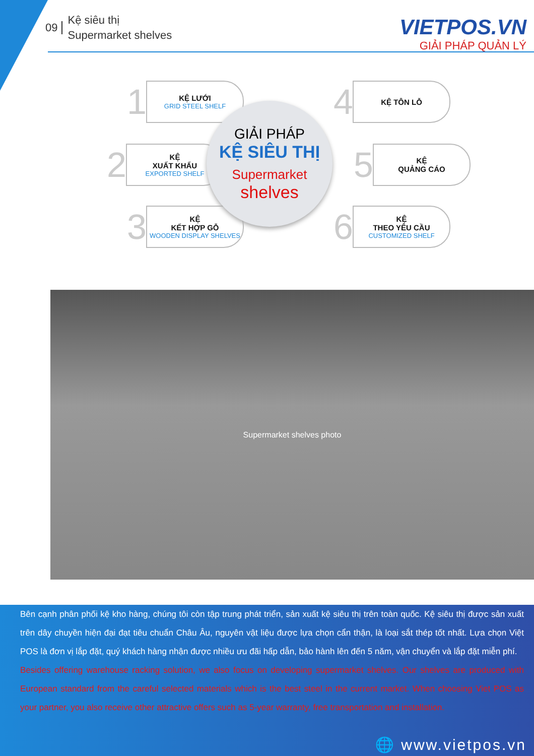09
Kệ siêu thị
Supermarket shelves
VIETPOS.VN
GIẢI PHÁP QUẢN LÝ
1
KỆ LƯỚI
GRID STEEL SHELF
2
KỆ
XUẤT KHẨU
EXPORTED SHELF
3
KỆ
KẾT HỢP GỖ
WOODEN DISPLAY SHELVES
4
KỆ TÔN LỖ
5
KỆ
QUẢNG CÁO
6
KỆ
THEO YÊU CẦU
CUSTOMIZED SHELF
GIẢI PHÁP
KỆ SIÊU THỊ
Supermarket
shelves
Supermarket shelves photo
Bên cạnh phân phối kệ kho hàng, chúng tôi còn tập trung phát triển, sản xuất kệ siêu thị trên toàn quốc. Kệ siêu thị được sản xuất trên dây chuyền hiện đại đạt tiêu chuẩn Châu Âu, nguyên vật liệu được lựa chọn cẩn thận, là loại sắt thép tốt nhất. Lựa chọn Việt POS là đơn vị lắp đặt, quý khách hàng nhận được nhiều ưu đãi hấp dẫn, bảo hành lên đến 5 năm, vận chuyển và lắp đặt miễn phí.
Besides offering warehouse racking solution, we also focus on developing supermarket shelves. Our shelves are produced with European standard from the careful selected materials which is the best steel in the current market. When choosing Viet POS as your partner, you also receive other attractive offers such as 5-year warranty, free transportation and installation.
🌐 www.vietpos.vn